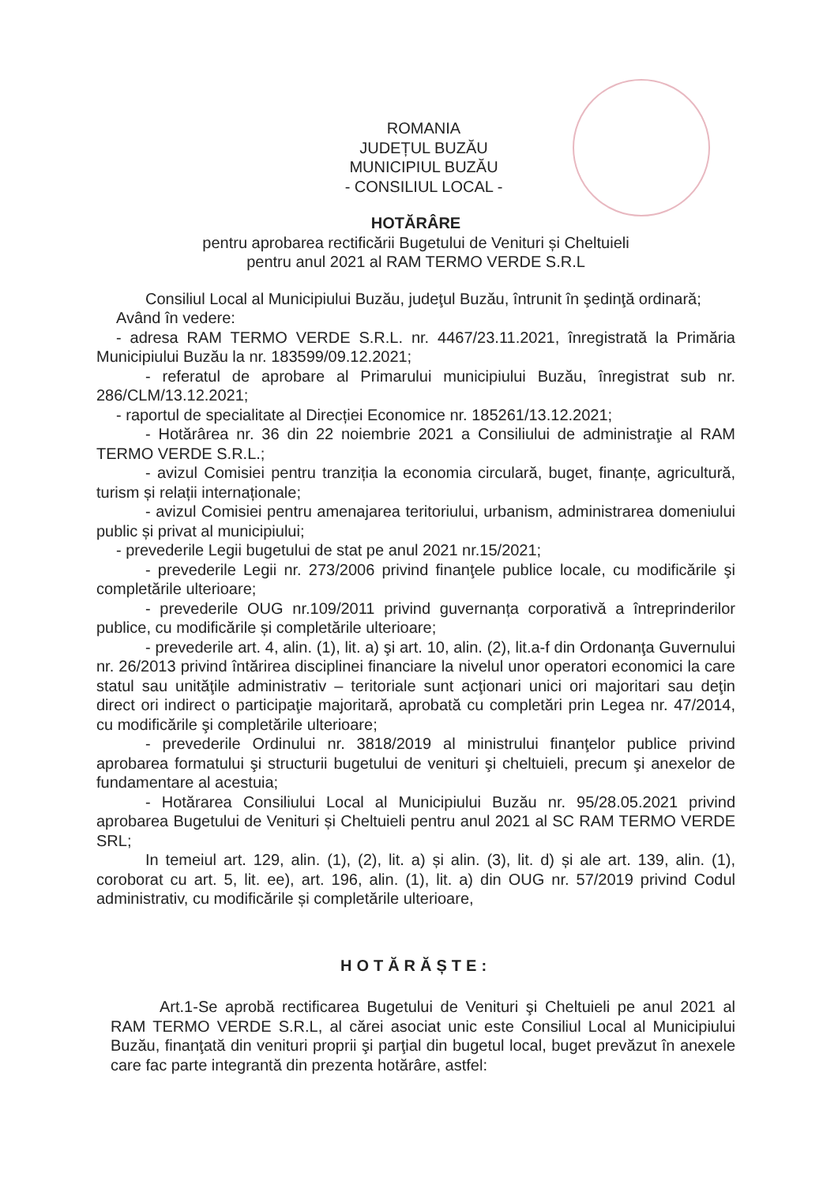ROMANIA
JUDEȚUL BUZĂU
MUNICIPIUL BUZĂU
- CONSILIUL LOCAL -
HOTĂRÂRE
pentru aprobarea rectificării Bugetului de Venituri și Cheltuieli
pentru anul 2021 al RAM TERMO VERDE S.R.L
Consiliul Local al Municipiului Buzău, judeţul Buzău, întrunit în şedinţă ordinară;
Având în vedere:
- adresa RAM TERMO VERDE S.R.L. nr. 4467/23.11.2021, înregistrată la Primăria Municipiului Buzău la nr. 183599/09.12.2021;
- referatul de aprobare al Primarului municipiului Buzău, înregistrat sub nr. 286/CLM/13.12.2021;
- raportul de specialitate al Direcției Economice nr. 185261/13.12.2021;
- Hotărârea nr. 36 din 22 noiembrie 2021 a Consiliului de administraţie al RAM TERMO VERDE S.R.L.;
- avizul Comisiei pentru tranziția la economia circulară, buget, finanțe, agricultură, turism și relații internaționale;
- avizul Comisiei pentru amenajarea teritoriului, urbanism, administrarea domeniului public și privat al municipiului;
- prevederile Legii bugetului de stat pe anul 2021 nr.15/2021;
- prevederile Legii nr. 273/2006 privind finanţele publice locale, cu modificările şi completările ulterioare;
- prevederile OUG nr.109/2011 privind guvernanța corporativă a întreprinderilor publice, cu modificările și completările ulterioare;
- prevederile art. 4, alin. (1), lit. a) şi art. 10, alin. (2), lit.a-f din Ordonanţa Guvernului nr. 26/2013 privind întărirea disciplinei financiare la nivelul unor operatori economici la care statul sau unităţile administrativ – teritoriale sunt acţionari unici ori majoritari sau deţin direct ori indirect o participaţie majoritară, aprobată cu completări prin Legea nr. 47/2014, cu modificările şi completările ulterioare;
- prevederile Ordinului nr. 3818/2019 al ministrului finanţelor publice privind aprobarea formatului şi structurii bugetului de venituri şi cheltuieli, precum şi anexelor de fundamentare al acestuia;
- Hotărarea Consiliului Local al Municipiului Buzău nr. 95/28.05.2021 privind aprobarea Bugetului de Venituri și Cheltuieli pentru anul 2021 al SC RAM TERMO VERDE SRL;
In temeiul art. 129, alin. (1), (2), lit. a) și alin. (3), lit. d) și ale art. 139, alin. (1), coroborat cu art. 5, lit. ee), art. 196, alin. (1), lit. a) din OUG nr. 57/2019 privind Codul administrativ, cu modificările și completările ulterioare,
HOTĂRĂȘTE:
Art.1-Se aprobă rectificarea Bugetului de Venituri şi Cheltuieli pe anul 2021 al RAM TERMO VERDE S.R.L, al cărei asociat unic este Consiliul Local al Municipiului Buzău, finanţată din venituri proprii şi parţial din bugetul local, buget prevăzut în anexele care fac parte integrantă din prezenta hotărâre, astfel: